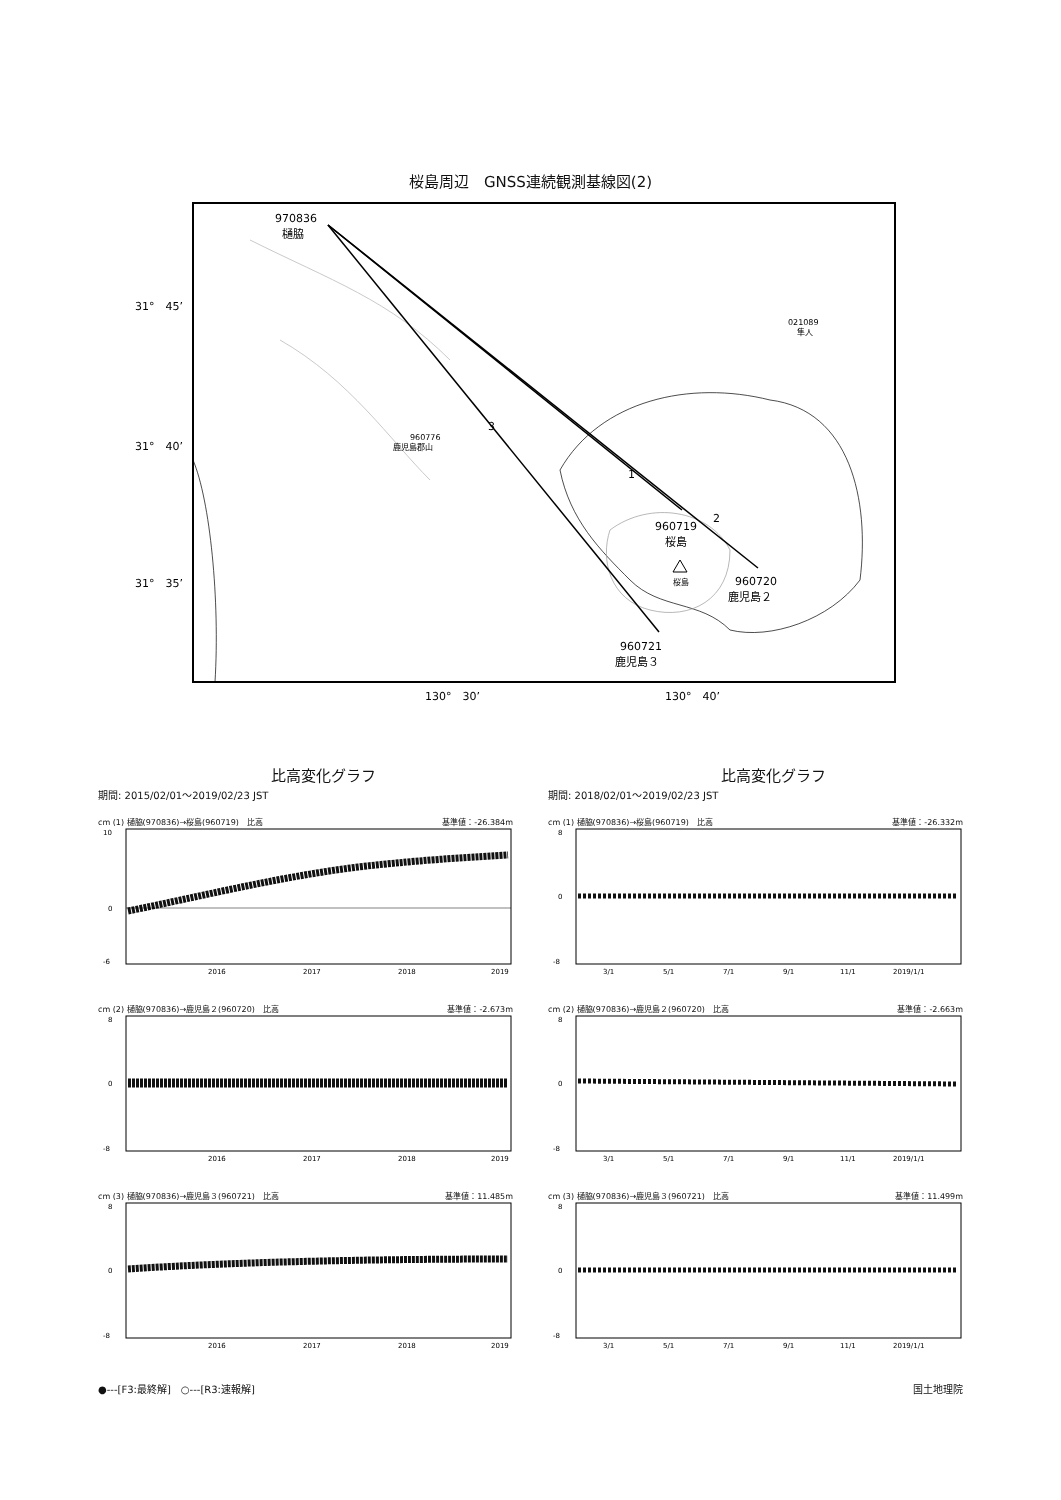桜島周辺　GNSS連続観測基線図(2)
970836
樋脇
960719
桜島
960720
鹿児島２
960721
鹿児島３
3
1
2
31°　45’
31°　40’
31°　35’
130°　30’
130°　40’
960776
鹿児島郡山
021089
隼人
桜島
比高変化グラフ
期間: 2015/02/01～2019/02/23 JST
cm (1) 樋脇(970836)→桜島(960719)　比高 基準値：-26.384m
10
0
-6
2016
2017
2018
2019
cm (2) 樋脇(970836)→鹿児島２(960720)　比高 基準値：-2.673m
8
0
-8
2016
2017
2018
2019
cm (3) 樋脇(970836)→鹿児島３(960721)　比高 基準値：11.485m
8
0
-8
2016
2017
2018
2019
比高変化グラフ
期間: 2018/02/01～2019/02/23 JST
cm (1) 樋脇(970836)→桜島(960719)　比高 基準値：-26.332m
8
0
-8
3/1
5/1
7/1
9/1
11/1
2019/1/1
cm (2) 樋脇(970836)→鹿児島２(960720)　比高 基準値：-2.663m
8
0
-8
3/1
5/1
7/1
9/1
11/1
2019/1/1
cm (3) 樋脇(970836)→鹿児島３(960721)　比高 基準値：11.499m
8
0
-8
3/1
5/1
7/1
9/1
11/1
2019/1/1
●---[F3:最終解]　○---[R3:速報解] 国土地理院